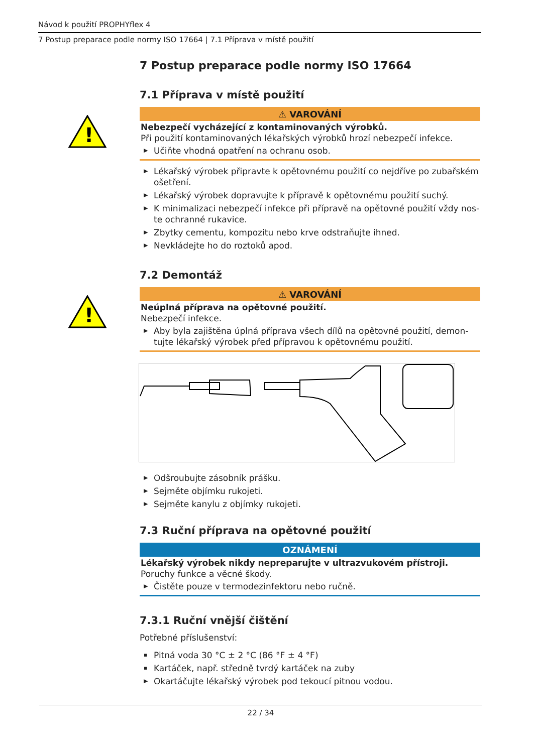Návod k použití PROPHYflex 4
7 Postup preparace podle normy ISO 17664 | 7.1 Příprava v místě použití
7 Postup preparace podle normy ISO 17664
7.1 Příprava v místě použití
!
⚠ VAROVÁNÍ
Nebezpečí vycházející z kontaminovaných výrobků.
Při použití kontaminovaných lékařských výrobků hrozí nebezpečí infekce.
▶ Učiňte vhodná opatření na ochranu osob.
▶ Lékařský výrobek připravte k opětovnému použití co nejdříve po zubařském ošetření.
▶ Lékařský výrobek dopravujte k přípravě k opětovnému použití suchý.
▶ K minimalizaci nebezpečí infekce při přípravě na opětovné použití vždy nos-te ochranné rukavice.
▶ Zbytky cementu, kompozitu nebo krve odstraňujte ihned.
▶ Nevkládejte ho do roztoků apod.
7.2 Demontáž
!
⚠ VAROVÁNÍ
Neúplná příprava na opětovné použití.
Nebezpečí infekce.
▶ Aby byla zajištěna úplná příprava všech dílů na opětovné použití, demon-tujte lékařský výrobek před přípravou k opětovnému použití.
▶ Odšroubujte zásobník prášku.
▶ Sejměte objímku rukojeti.
▶ Sejměte kanylu z objímky rukojeti.
7.3 Ruční příprava na opětovné použití
OZNÁMENÍ
Lékařský výrobek nikdy nepreparujte v ultrazvukovém přístroji.
Poruchy funkce a věcné škody.
▶ Čistěte pouze v termodezinfektoru nebo ručně.
7.3.1 Ruční vnější čištění
Potřebné příslušenství:
▪ Pitná voda 30 °C ± 2 °C (86 °F ± 4 °F)
▪ Kartáček, např. středně tvrdý kartáček na zuby
▶ Okartáčujte lékařský výrobek pod tekoucí pitnou vodou.
22 / 34